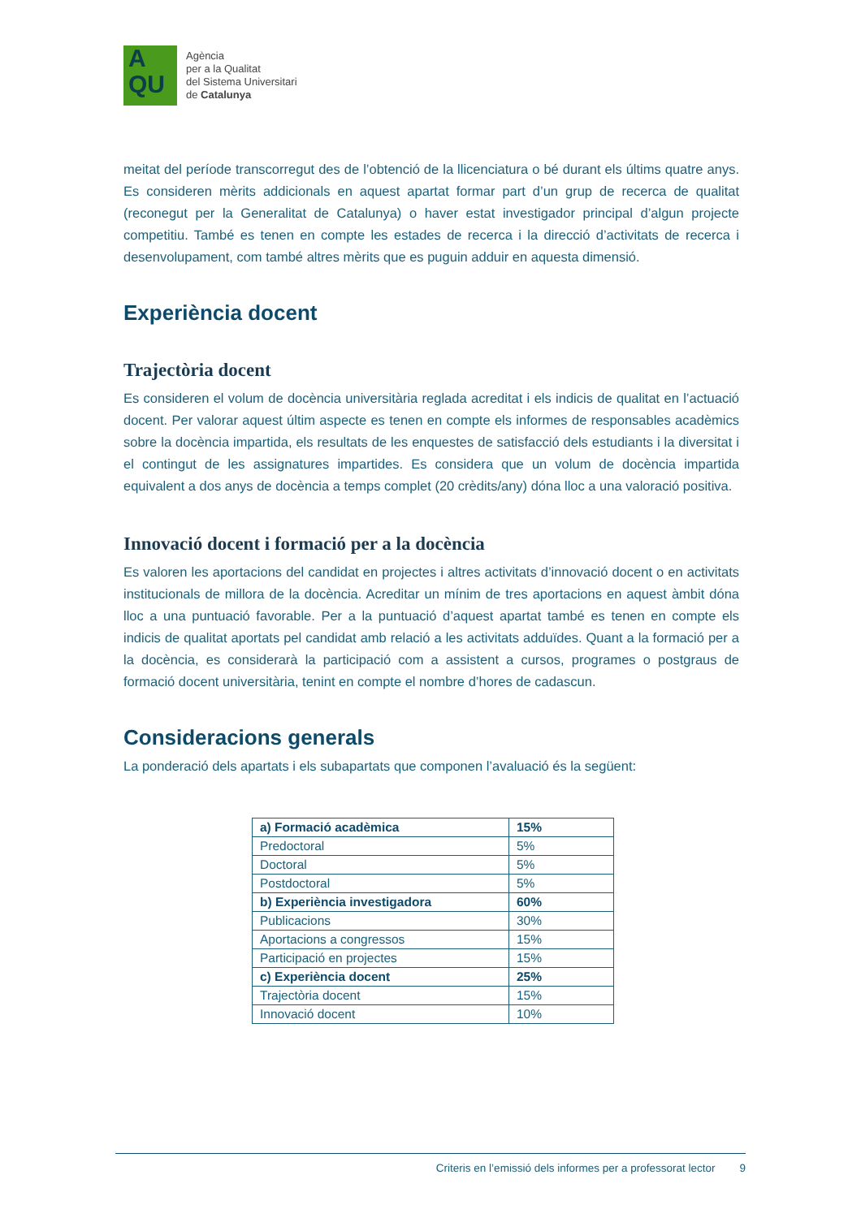A
QU
Agència
per a la Qualitat
del Sistema Universitari
de Catalunya
meitat del període transcorregut des de l’obtenció de la llicenciatura o bé durant els últims quatre anys. Es consideren mèrits addicionals en aquest apartat formar part d’un grup de recerca de qualitat (reconegut per la Generalitat de Catalunya) o haver estat investigador principal d’algun projecte competitiu. També es tenen en compte les estades de recerca i la direcció d’activitats de recerca i desenvolupament, com també altres mèrits que es puguin adduir en aquesta dimensió.
Experiència docent
Trajectòria docent
Es consideren el volum de docència universitària reglada acreditat i els indicis de qualitat en l’actuació docent. Per valorar aquest últim aspecte es tenen en compte els informes de responsables acadèmics sobre la docència impartida, els resultats de les enquestes de satisfacció dels estudiants i la diversitat i el contingut de les assignatures impartides. Es considera que un volum de docència impartida equivalent a dos anys de docència a temps complet (20 crèdits/any) dóna lloc a una valoració positiva.
Innovació docent i formació per a la docència
Es valoren les aportacions del candidat en projectes i altres activitats d’innovació docent o en activitats institucionals de millora de la docència. Acreditar un mínim de tres aportacions en aquest àmbit dóna lloc a una puntuació favorable. Per a la puntuació d’aquest apartat també es tenen en compte els indicis de qualitat aportats pel candidat amb relació a les activitats adduïdes. Quant a la formació per a la docència, es considerarà la participació com a assistent a cursos, programes o postgraus de formació docent universitària, tenint en compte el nombre d’hores de cadascun.
Consideracions generals
La ponderació dels apartats i els subapartats que componen l’avaluació és la següent:
| a) Formació acadèmica | 15% |
| Predoctoral | 5% |
| Doctoral | 5% |
| Postdoctoral | 5% |
| b) Experiència investigadora | 60% |
| Publicacions | 30% |
| Aportacions a congressos | 15% |
| Participació en projectes | 15% |
| c) Experiència docent | 25% |
| Trajectòria docent | 15% |
| Innovació docent | 10% |
Criteris en l’emissió dels informes per a professorat lector 9